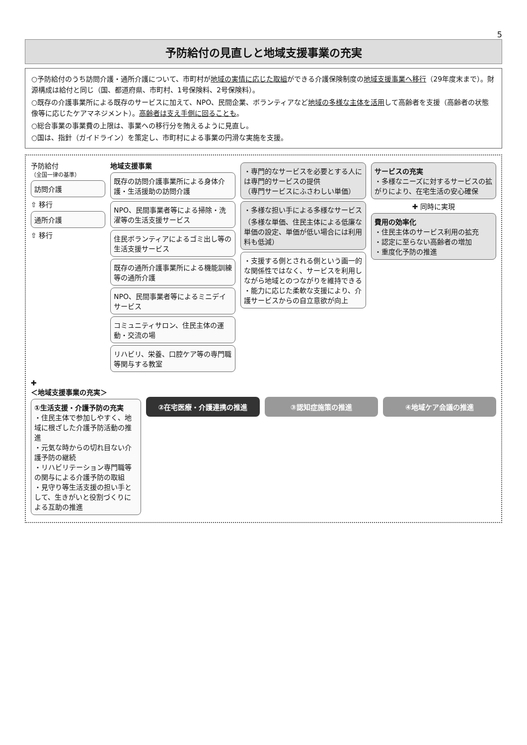5
予防給付の見直しと地域支援事業の充実
○予防給付のうち訪問介護・通所介護について、市町村が地域の実情に応じた取組ができる介護保険制度の地域支援事業へ移行（29年度末まで）。財源構成は給付と同じ（国、都道府県、市町村、1号保険料、2号保険料）。
○既存の介護事業所による既存のサービスに加えて、NPO、民間企業、ボランティアなど地域の多様な主体を活用して高齢者を支援（高齢者の状態像等に応じたケアマネジメント）。高齢者は支え手側に回ることも。
○総合事業の事業費の上限は、事業への移行分を賄えるように見直し。
○国は、指針（ガイドライン）を策定し、市町村による事業の円滑な実施を支援。
予防給付
（全国一律の基準）
訪問介護
⇧ 移行
通所介護
⇧ 移行
地域支援事業
既存の訪問介護事業所による身体介護・生活援助の訪問介護
NPO、民間事業者等による掃除・洗濯等の生活支援サービス
住民ボランティアによるゴミ出し等の生活支援サービス
既存の通所介護事業所による機能訓練等の通所介護
NPO、民間事業者等によるミニデイサービス
コミュニティサロン、住民主体の運動・交流の場
リハビリ、栄養、口腔ケア等の専門職等関与する教室
・専門的なサービスを必要とする人には専門的サービスの提供
（専門サービスにふさわしい単価）
・多様な担い手による多様なサービス
（多様な単価、住民主体による低廉な単価の設定、単価が低い場合には利用料も低減）
・支援する側とされる側という画一的な関係性ではなく、サービスを利用しながら地域とのつながりを維持できる
・能力に応じた柔軟な支援により、介護サービスからの自立意欲が向上
サービスの充実
・多様なニーズに対するサービスの拡がりにより、在宅生活の安心確保
✚ 同時に実現
費用の効率化
・住民主体のサービス利用の拡充
・認定に至らない高齢者の増加
・重度化予防の推進
✚
＜地域支援事業の充実＞
①生活支援・介護予防の充実
・住民主体で参加しやすく、地域に根ざした介護予防活動の推進
・元気な時からの切れ目ない介護予防の継続
・リハビリテーション専門職等の関与による介護予防の取組
・見守り等生活支援の担い手として、生きがいと役割づくりによる互助の推進
②在宅医療・介護連携の推進 ③認知症施策の推進 ④地域ケア会議の推進